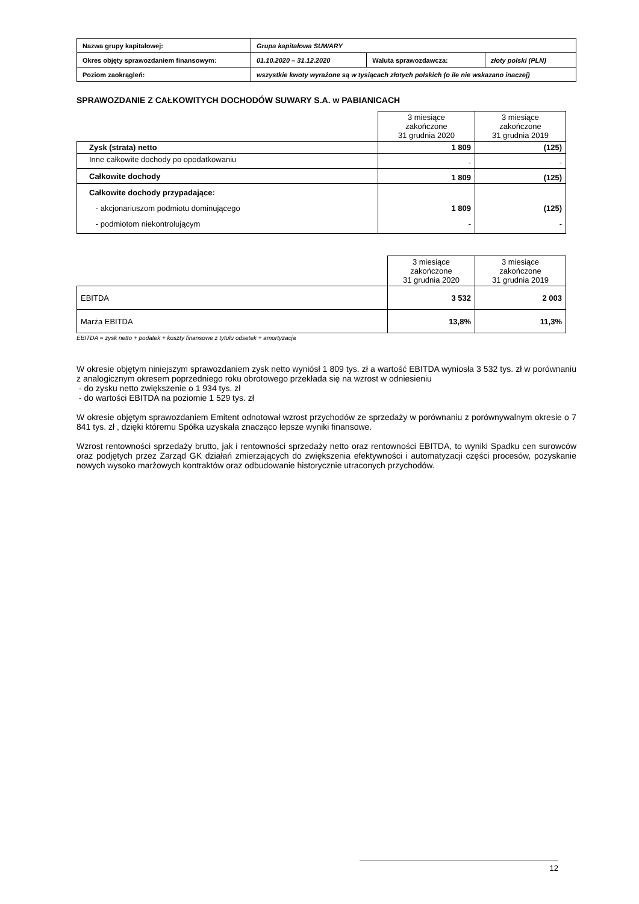| Nazwa grupy kapitałowej: | Grupa kapitałowa SUWARY | | |
| Okres objęty sprawozdaniem finansowym: | 01.10.2020 – 31.12.2020 | Waluta sprawozdawcza: | złoty polski (PLN) |
| Poziom zaokrągleń: | wszystkie kwoty wyrażone są w tysiącach złotych polskich (o ile nie wskazano inaczej) | | |
SPRAWOZDANIE Z CAŁKOWITYCH DOCHODÓW SUWARY S.A. w PABIANICACH
| | 3 miesiące zakończone 31 grudnia 2020 | 3 miesiące zakończone 31 grudnia 2019 |
| Zysk (strata) netto | 1 809 | (125) |
| Inne całkowite dochody po opodatkowaniu | - | - |
| Całkowite dochody | 1 809 | (125) |
| Całkowite dochody przypadające: - akcjonariuszom podmiotu dominującego - podmiotom niekontrolującym | 1 809 - | (125) - |
| | 3 miesiące zakończone 31 grudnia 2020 | 3 miesiące zakończone 31 grudnia 2019 |
| EBITDA | 3 532 | 2 003 |
| Marża EBITDA | 13,8% | 11,3% |
EBITDA = zysk netto + podatek + koszty finansowe z tytułu odsetek + amortyzacja
W okresie objętym niniejszym sprawozdaniem zysk netto wyniósł 1 809 tys. zł a wartość EBITDA wyniosła 3 532 tys. zł w porównaniu z analogicznym okresem poprzedniego roku obrotowego przekłada się na wzrost w odniesieniu
- do zysku netto zwiększenie o 1 934 tys. zł
- do wartości EBITDA na poziomie 1 529 tys. zł
W okresie objętym sprawozdaniem Emitent odnotował wzrost przychodów ze sprzedaży w porównaniu z porównywalnym okresie o 7 841 tys. zł , dzięki któremu Spółka uzyskała znacząco lepsze wyniki finansowe.
Wzrost rentowności sprzedaży brutto, jak i rentowności sprzedaży netto oraz rentowności EBITDA, to wyniki Spadku cen surowców oraz podjętych przez Zarząd GK działań zmierzających do zwiększenia efektywności i automatyzacji części procesów, pozyskanie nowych wysoko marżowych kontraktów oraz odbudowanie historycznie utraconych przychodów.
12